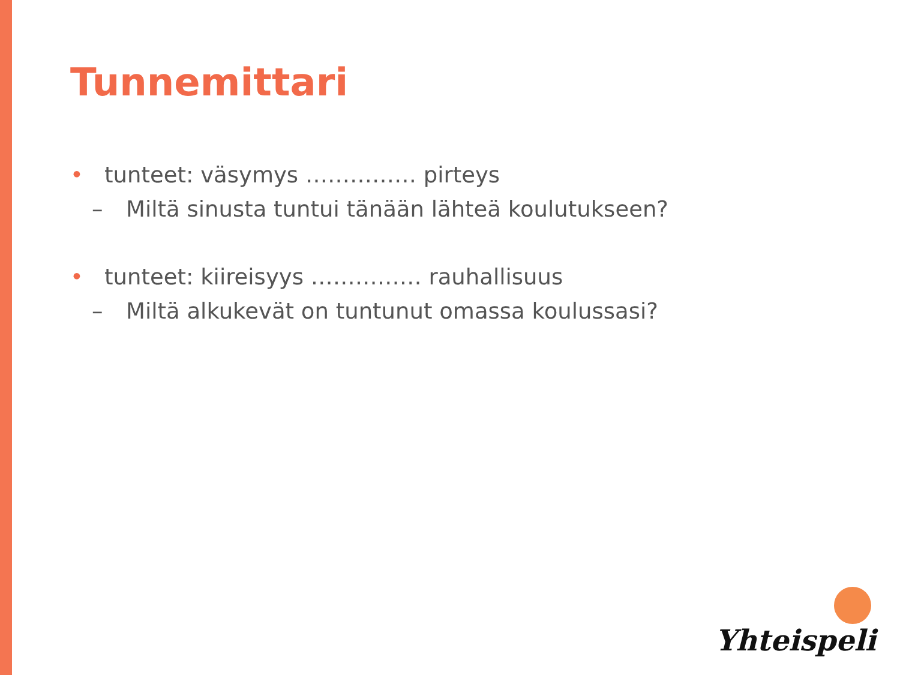Tunnemittari
• tunteet: väsymys …………… pirteys
– Miltä sinusta tuntui tänään lähteä koulutukseen?
• tunteet: kiireisyys …………… rauhallisuus
– Miltä alkukevät on tuntunut omassa koulussasi?
Yhteispeli